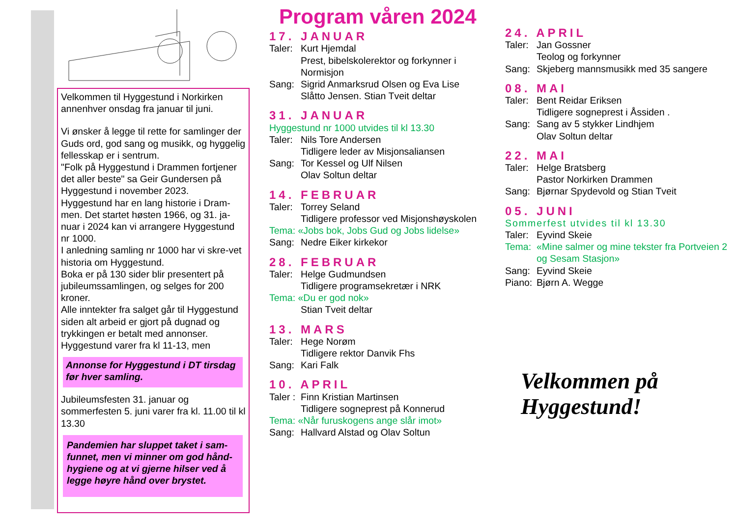Velkommen til Hyggestund i Norkirken annenhver onsdag fra januar til juni.
Vi ønsker å legge til rette for samlinger der Guds ord, god sang og musikk, og hyggelig fellesskap er i sentrum.
"Folk på Hyggestund i Drammen fortjener det aller beste" sa Geir Gundersen på Hyggestund i november 2023.
Hyggestund har en lang historie i Dram-men. Det startet høsten 1966, og 31. ja-nuar i 2024 kan vi arrangere Hyggestund nr 1000.
I anledning samling nr 1000 har vi skre-vet historia om Hyggestund.
Boka er på 130 sider blir presentert på jubileumssamlingen, og selges for 200 kroner.
Alle inntekter fra salget går til Hyggestund siden alt arbeid er gjort på dugnad og trykkingen er betalt med annonser.
Hyggestund varer fra kl 11-13, men
Annonse for Hyggestund i DT tirsdag før hver samling.
Jubileumsfesten 31. januar og sommerfesten 5. juni varer fra kl. 11.00 til kl 13.30
Pandemien har sluppet taket i sam-funnet, men vi minner om god hånd-hygiene og at vi gjerne hilser ved å legge høyre hånd over brystet.
Program våren 2024
17. JANUAR
Taler: Kurt Hjemdal
Prest, bibelskolerektor og forkynner i Normisjon
Sang: Sigrid Anmarksrud Olsen og Eva Lise Slåtto Jensen. Stian Tveit deltar
31. JANUAR
Hyggestund nr 1000 utvides til kl 13.30
Taler: Nils Tore Andersen
Tidligere leder av Misjonsaliansen
Sang: Tor Kessel og Ulf Nilsen
Olav Soltun deltar
14. FEBRUAR
Taler: Torrey Seland
Tidligere professor ved Misjonshøyskolen
Tema: «Jobs bok, Jobs Gud og Jobs lidelse»
Sang: Nedre Eiker kirkekor
28. FEBRUAR
Taler: Helge Gudmundsen
Tidligere programsekretær i NRK
Tema: «Du er god nok»
Stian Tveit deltar
13. MARS
Taler: Hege Norøm
Tidligere rektor Danvik Fhs
Sang: Kari Falk
10. APRIL
Taler : Finn Kristian Martinsen
Tidligere sogneprest på Konnerud
Tema: «Når furuskogens ange slår imot»
Sang: Hallvard Alstad og Olav Soltun
24. APRIL
Taler: Jan Gossner
Teolog og forkynner
Sang: Skjeberg mannsmusikk med 35 sangere
08. MAI
Taler: Bent Reidar Eriksen
Tidligere sogneprest i Åssiden .
Sang: Sang av 5 stykker Lindhjem
Olav Soltun deltar
22. MAI
Taler: Helge Bratsberg
Pastor Norkirken Drammen
Sang: Bjørnar Spydevold og Stian Tveit
05. JUNI
Sommerfest utvides til kl 13.30
Taler: Eyvind Skeie
Tema: «Mine salmer og mine tekster fra Portveien 2 og Sesam Stasjon»
Sang: Eyvind Skeie
Piano: Bjørn A. Wegge
Velkommen på
Hyggestund!